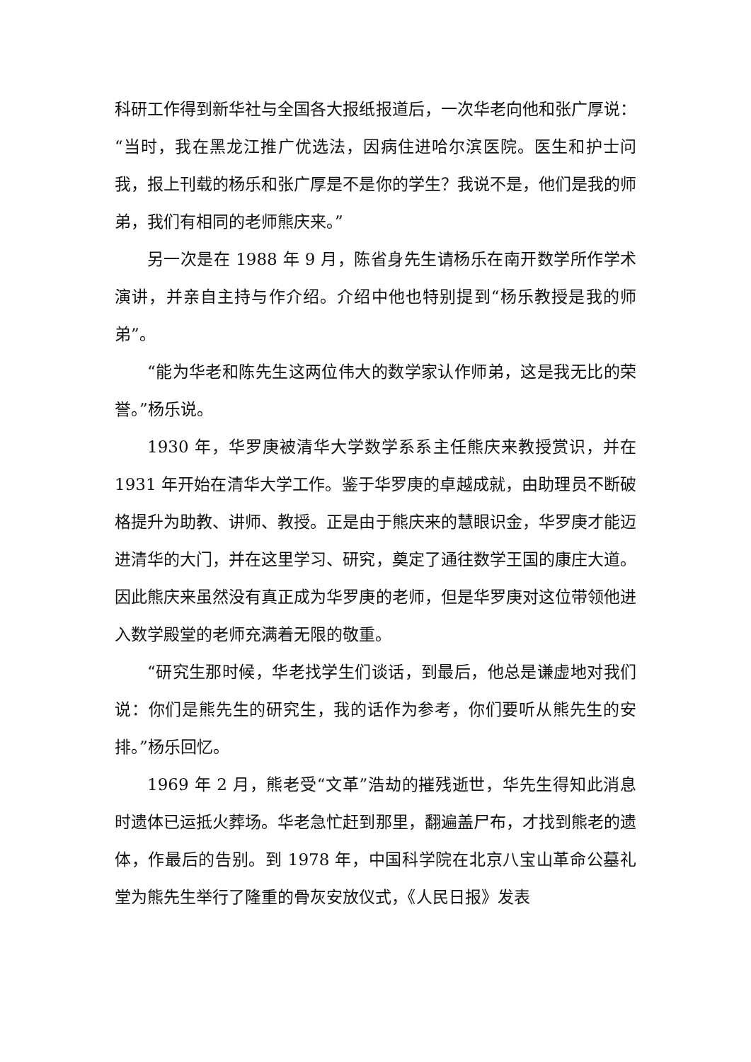科研工作得到新华社与全国各大报纸报道后，一次华老向他和张广厚说：“当时，我在黑龙江推广优选法，因病住进哈尔滨医院。医生和护士问我，报上刊载的杨乐和张广厚是不是你的学生？我说不是，他们是我的师弟，我们有相同的老师熊庆来。”
另一次是在 1988 年 9 月，陈省身先生请杨乐在南开数学所作学术演讲，并亲自主持与作介绍。介绍中他也特别提到“杨乐教授是我的师弟”。
“能为华老和陈先生这两位伟大的数学家认作师弟，这是我无比的荣誉。”杨乐说。
1930 年，华罗庚被清华大学数学系系主任熊庆来教授赏识，并在 1931 年开始在清华大学工作。鉴于华罗庚的卓越成就，由助理员不断破格提升为助教、讲师、教授。正是由于熊庆来的慧眼识金，华罗庚才能迈进清华的大门，并在这里学习、研究，奠定了通往数学王国的康庄大道。因此熊庆来虽然没有真正成为华罗庚的老师，但是华罗庚对这位带领他进入数学殿堂的老师充满着无限的敬重。
“研究生那时候，华老找学生们谈话，到最后，他总是谦虚地对我们说：你们是熊先生的研究生，我的话作为参考，你们要听从熊先生的安排。”杨乐回忆。
1969 年 2 月，熊老受“文革”浩劫的摧残逝世，华先生得知此消息时遗体已运抵火葬场。华老急忙赶到那里，翻遍盖尸布，才找到熊老的遗体，作最后的告别。到 1978 年，中国科学院在北京八宝山革命公墓礼堂为熊先生举行了隆重的骨灰安放仪式，《人民日报》发表